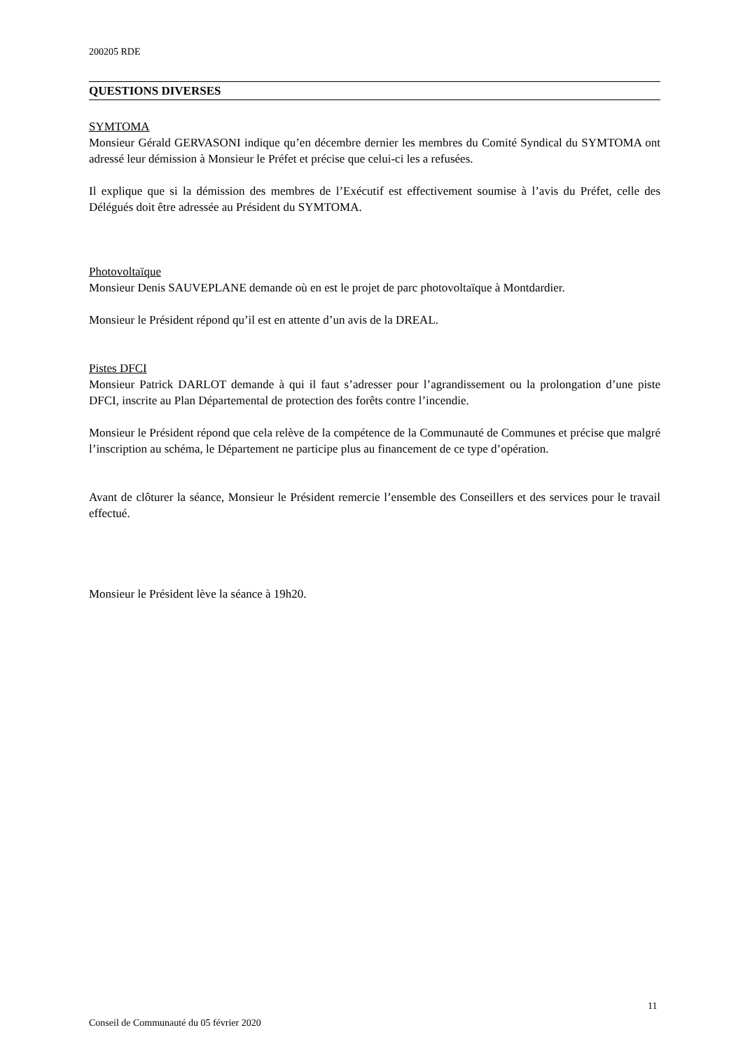200205 RDE
QUESTIONS DIVERSES
SYMTOMA
Monsieur Gérald GERVASONI indique qu’en décembre dernier les membres du Comité Syndical du SYMTOMA ont adressé leur démission à Monsieur le Préfet et précise que celui-ci les a refusées.
Il explique que si la démission des membres de l’Exécutif est effectivement soumise à l’avis du Préfet, celle des Délégués doit être adressée au Président du SYMTOMA.
Photovoltaïque
Monsieur Denis SAUVEPLANE demande où en est le projet de parc photovoltaïque à Montdardier.
Monsieur le Président répond qu’il est en attente d’un avis de la DREAL.
Pistes DFCI
Monsieur Patrick DARLOT demande à qui il faut s’adresser pour l’agrandissement ou la prolongation d’une piste DFCI, inscrite au Plan Départemental de protection des forêts contre l’incendie.
Monsieur le Président répond que cela relève de la compétence de la Communauté de Communes et précise que malgré l’inscription au schéma, le Département ne participe plus au financement de ce type d’opération.
Avant de clôturer la séance, Monsieur le Président remercie l’ensemble des Conseillers et des services pour le travail effectué.
Monsieur le Président lève la séance à 19h20.
11
Conseil de Communauté du 05 février 2020